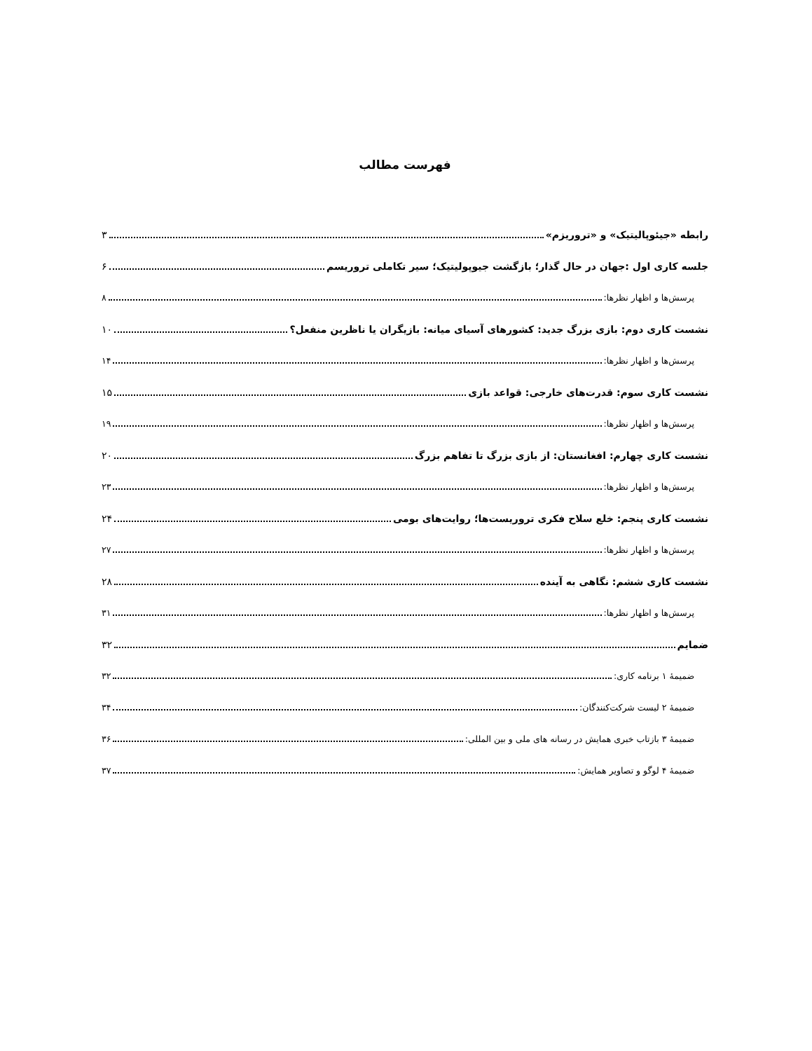فهرست مطالب
رابطه «جیئوپالیتیک» و «تروریزم» ۳
جلسه کاری اول :جهان در حال گذار؛ بازگشت جیوپولیتیک؛ سیر تکاملی تروریسم ۶
پرسش‌ها و اظهار نظرها: ۸
نشست کاری دوم: بازی بزرگ جدید: کشورهای آسیای میانه: بازیگران یا ناظرین منفعل؟ ۱۰
پرسش‌ها و اظهار نظرها: ۱۴
نشست کاری سوم: قدرت‌های خارجی: قواعد بازی ۱۵
پرسش‌ها و اظهار نظرها: ۱۹
نشست کاری چهارم: افغانستان: از بازی بزرگ تا تفاهم بزرگ ۲۰
پرسش‌ها و اظهار نظرها: ۲۳
نشست کاری پنجم: خلع سلاح فکری تروریست‌ها؛ روایت‌های بومی ۲۴
پرسش‌ها و اظهار نظرها: ۲۷
نشست کاری ششم: نگاهی به آینده ۲۸
پرسش‌ها و اظهار نظرها: ۳۱
ضمایم ۳۲
ضمیمهٔ ۱ برنامه کاری: ۳۲
ضمیمهٔ ۲ لیست شرکت‌کنندگان: ۳۴
ضمیمهٔ ۳ بازتاب خبری همایش در رسانه های ملی و بین المللی: ۳۶
ضمیمهٔ ۴ لوگو و تصاویر همایش: ۳۷